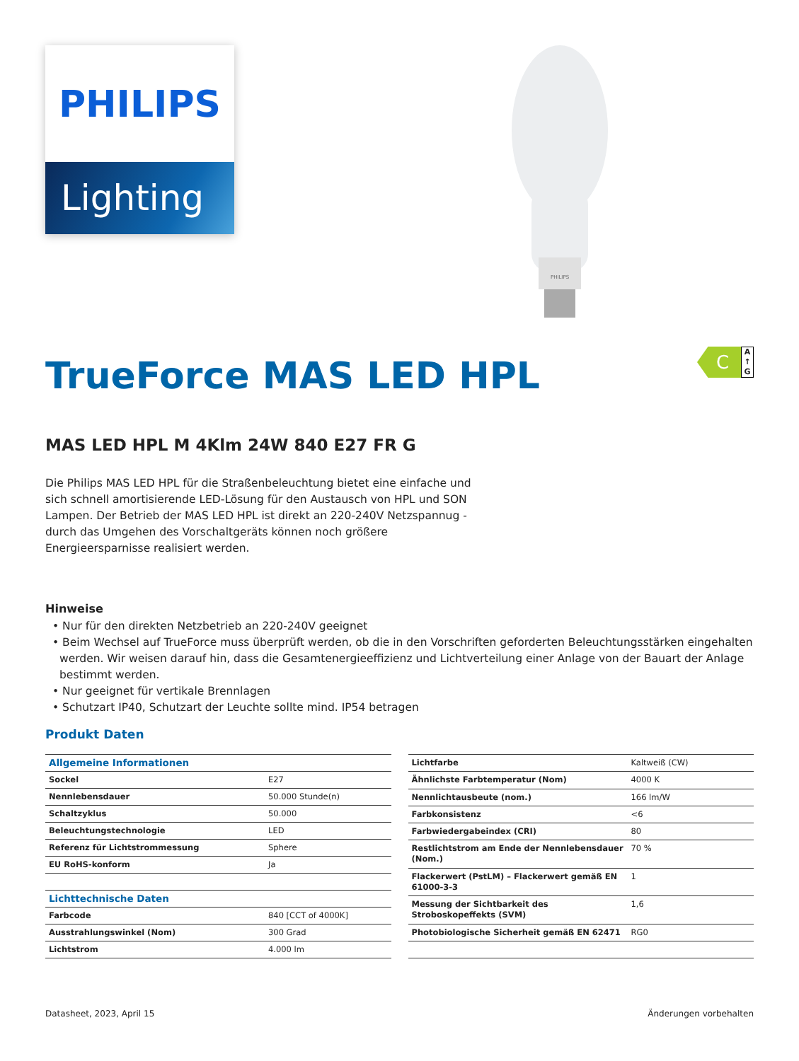PHILIPS
Lighting
PHILIPS
TrueForce MAS LED HPL
C
A
↑
G
MAS LED HPL M 4Klm 24W 840 E27 FR G
Die Philips MAS LED HPL für die Straßenbeleuchtung bietet eine einfache und sich schnell amortisierende LED-Lösung für den Austausch von HPL und SON Lampen. Der Betrieb der MAS LED HPL ist direkt an 220-240V Netzspannug - durch das Umgehen des Vorschaltgeräts können noch größere Energieersparnisse realisiert werden.
Hinweise
• Nur für den direkten Netzbetrieb an 220-240V geeignet
• Beim Wechsel auf TrueForce muss überprüft werden, ob die in den Vorschriften geforderten Beleuchtungsstärken eingehalten werden. Wir weisen darauf hin, dass die Gesamtenergieeffizienz und Lichtverteilung einer Anlage von der Bauart der Anlage bestimmt werden.
• Nur geeignet für vertikale Brennlagen
• Schutzart IP40, Schutzart der Leuchte sollte mind. IP54 betragen
Produkt Daten
| Allgemeine Informationen | |
| --- | --- |
| Sockel | E27 |
| Nennlebensdauer | 50.000 Stunde(n) |
| Schaltzyklus | 50.000 |
| Beleuchtungstechnologie | LED |
| Referenz für Lichtstrommessung | Sphere |
| EU RoHS-konform | Ja |
| Lichttechnische Daten | |
| Farbcode | 840 [CCT of 4000K] |
| Ausstrahlungswinkel (Nom) | 300 Grad |
| Lichtstrom | 4.000 lm |
| Lichtfarbe | Kaltweiß (CW) |
| Ähnlichste Farbtemperatur (Nom) | 4000 K |
| Nennlichtausbeute (nom.) | 166 lm/W |
| Farbkonsistenz | <6 |
| Farbwiedergabeindex (CRI) | 80 |
| Restlichtstrom am Ende der Nennlebensdauer (Nom.) | 70 % |
| Flackerwert (PstLM) – Flackerwert gemäß EN 61000-3-3 | 1 |
| Messung der Sichtbarkeit des Stroboskopeffekts (SVM) | 1,6 |
| Photobiologische Sicherheit gemäß EN 62471 | RG0 |
Datasheet, 2023, April 15 Änderungen vorbehalten